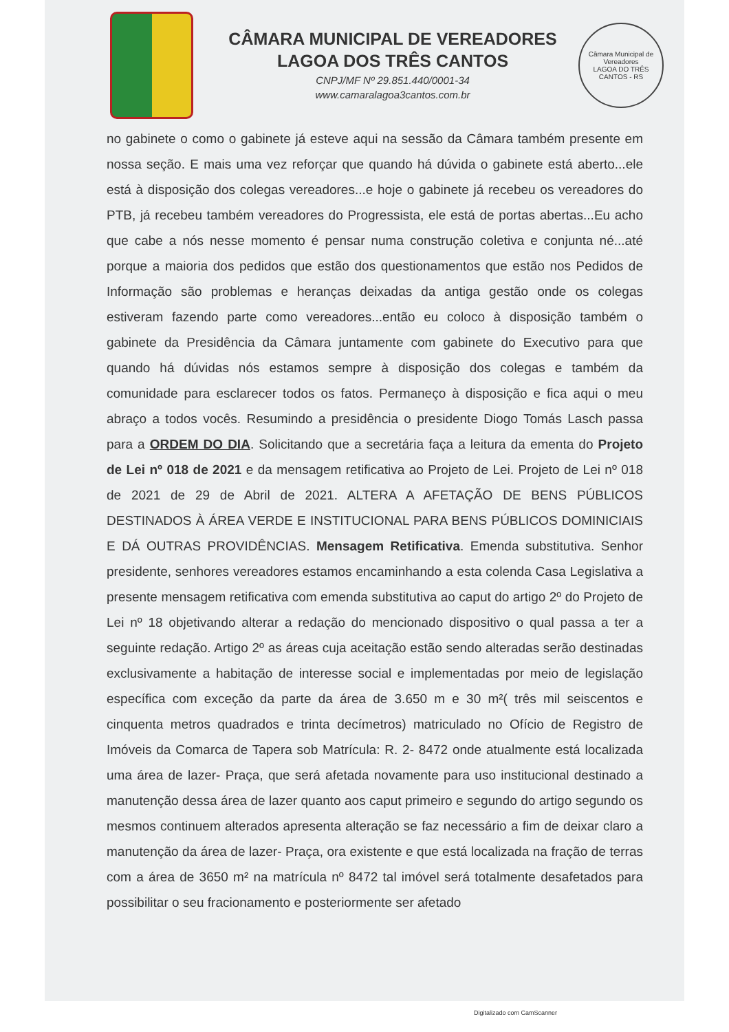CÂMARA MUNICIPAL DE VEREADORES
LAGOA DOS TRÊS CANTOS
CNPJ/MF Nº 29.851.440/0001-34
www.camaralagoa3cantos.com.br
Câmara Municipal de Vereadores
LAGOA DO TRÊS CANTOS - RS
no gabinete o como o gabinete já esteve aqui na sessão da Câmara também presente em nossa seção. E mais uma vez reforçar que quando há dúvida o gabinete está aberto...ele está à disposição dos colegas vereadores...e hoje o gabinete já recebeu os vereadores do PTB, já recebeu também vereadores do Progressista, ele está de portas abertas...Eu acho que cabe a nós nesse momento é pensar numa construção coletiva e conjunta né...até porque a maioria dos pedidos que estão dos questionamentos que estão nos Pedidos de Informação são problemas e heranças deixadas da antiga gestão onde os colegas estiveram fazendo parte como vereadores...então eu coloco à disposição também o gabinete da Presidência da Câmara juntamente com gabinete do Executivo para que quando há dúvidas nós estamos sempre à disposição dos colegas e também da comunidade para esclarecer todos os fatos. Permaneço à disposição e fica aqui o meu abraço a todos vocês. Resumindo a presidência o presidente Diogo Tomás Lasch passa para a ORDEM DO DIA. Solicitando que a secretária faça a leitura da ementa do Projeto de Lei nº 018 de 2021 e da mensagem retificativa ao Projeto de Lei. Projeto de Lei nº 018 de 2021 de 29 de Abril de 2021. ALTERA A AFETAÇÃO DE BENS PÚBLICOS DESTINADOS À ÁREA VERDE E INSTITUCIONAL PARA BENS PÚBLICOS DOMINICIAIS E DÁ OUTRAS PROVIDÊNCIAS. Mensagem Retificativa. Emenda substitutiva. Senhor presidente, senhores vereadores estamos encaminhando a esta colenda Casa Legislativa a presente mensagem retificativa com emenda substitutiva ao caput do artigo 2º do Projeto de Lei nº 18 objetivando alterar a redação do mencionado dispositivo o qual passa a ter a seguinte redação. Artigo 2º as áreas cuja aceitação estão sendo alteradas serão destinadas exclusivamente a habitação de interesse social e implementadas por meio de legislação específica com exceção da parte da área de 3.650 m e 30 m²( três mil seiscentos e cinquenta metros quadrados e trinta decímetros) matriculado no Ofício de Registro de Imóveis da Comarca de Tapera sob Matrícula: R. 2- 8472 onde atualmente está localizada uma área de lazer- Praça, que será afetada novamente para uso institucional destinado a manutenção dessa área de lazer quanto aos caput primeiro e segundo do artigo segundo os mesmos continuem alterados apresenta alteração se faz necessário a fim de deixar claro a manutenção da área de lazer- Praça, ora existente e que está localizada na fração de terras com a área de 3650 m² na matrícula nº 8472 tal imóvel será totalmente desafetados para possibilitar o seu fracionamento e posteriormente ser afetado
Digitalizado com CamScanner